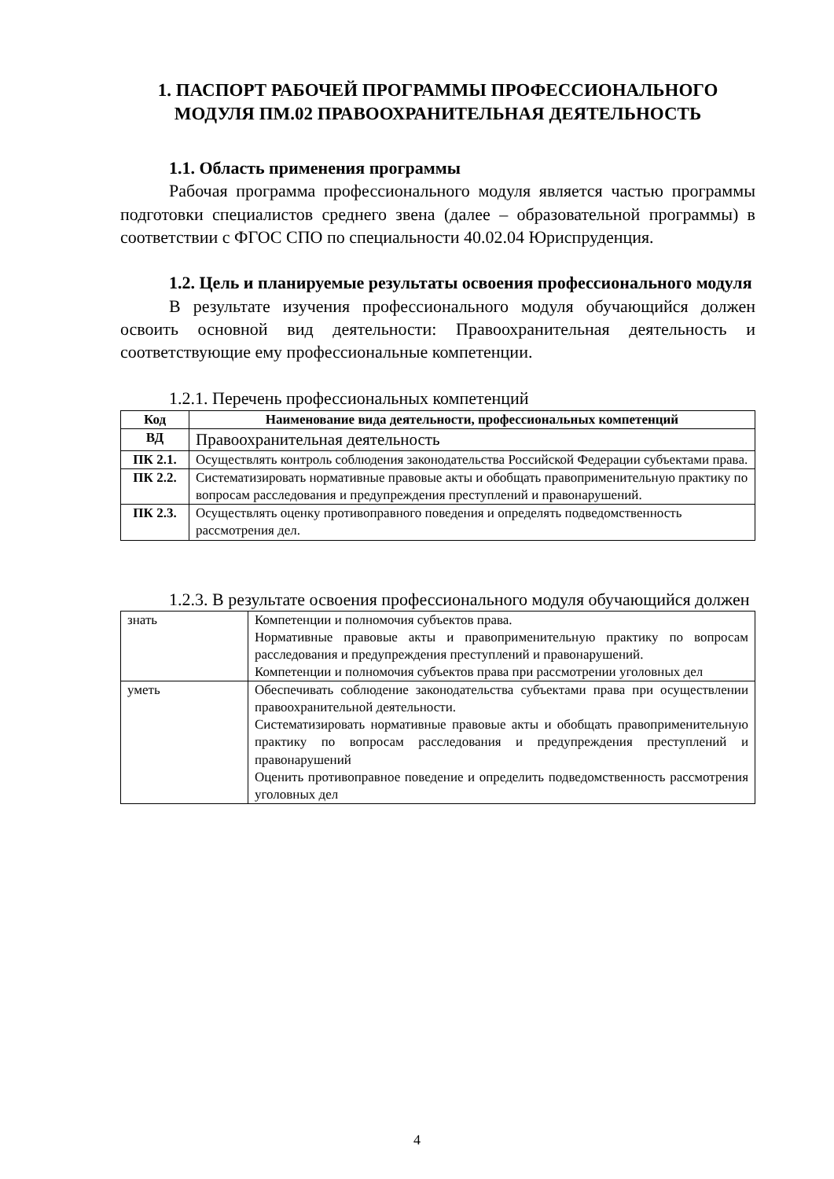1. ПАСПОРТ РАБОЧЕЙ ПРОГРАММЫ ПРОФЕССИОНАЛЬНОГО МОДУЛЯ ПМ.02 ПРАВООХРАНИТЕЛЬНАЯ ДЕЯТЕЛЬНОСТЬ
1.1. Область применения программы
Рабочая программа профессионального модуля является частью программы подготовки специалистов среднего звена (далее – образовательной программы) в соответствии с ФГОС СПО по специальности 40.02.04 Юриспруденция.
1.2. Цель и планируемые результаты освоения профессионального модуля
В результате изучения профессионального модуля обучающийся должен освоить основной вид деятельности: Правоохранительная деятельность и соответствующие ему профессиональные компетенции.
1.2.1. Перечень профессиональных компетенций
| Код | Наименование вида деятельности, профессиональных компетенций |
| --- | --- |
| ВД | Правоохранительная деятельность |
| ПК 2.1. | Осуществлять контроль соблюдения законодательства Российской Федерации субъектами права. |
| ПК 2.2. | Систематизировать нормативные правовые акты и обобщать правоприменительную практику по вопросам расследования и предупреждения преступлений и правонарушений. |
| ПК 2.3. | Осуществлять оценку противоправного поведения и определять подведомственность рассмотрения дел. |
1.2.3. В результате освоения профессионального модуля обучающийся должен
| знать | Компетенции и полномочия субъектов права. Нормативные правовые акты и правоприменительную практику по вопросам расследования и предупреждения преступлений и правонарушений. Компетенции и полномочия субъектов права при рассмотрении уголовных дел |
| уметь | Обеспечивать соблюдение законодательства субъектами права при осуществлении правоохранительной деятельности. Систематизировать нормативные правовые акты и обобщать правоприменительную практику по вопросам расследования и предупреждения преступлений и правонарушений Оценить противоправное поведение и определить подведомственность рассмотрения уголовных дел |
4